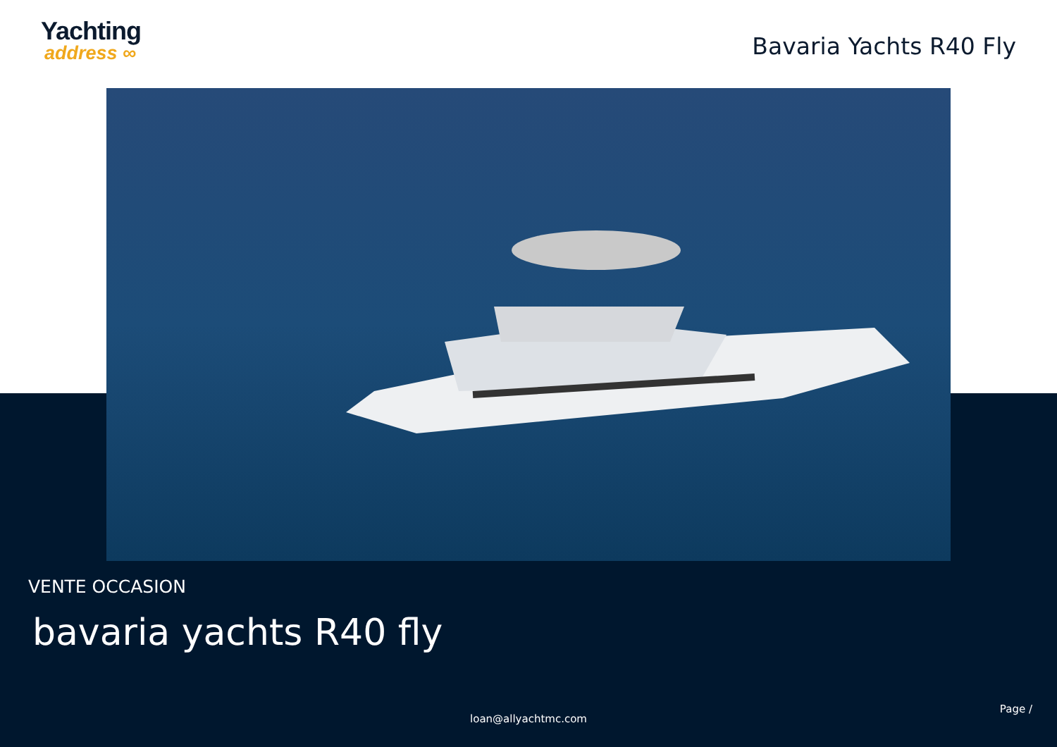Yachting
address ∞
Bavaria Yachts R40 Fly
VENTE OCCASION
bavaria yachts R40 fly
Page /
loan@allyachtmc.com